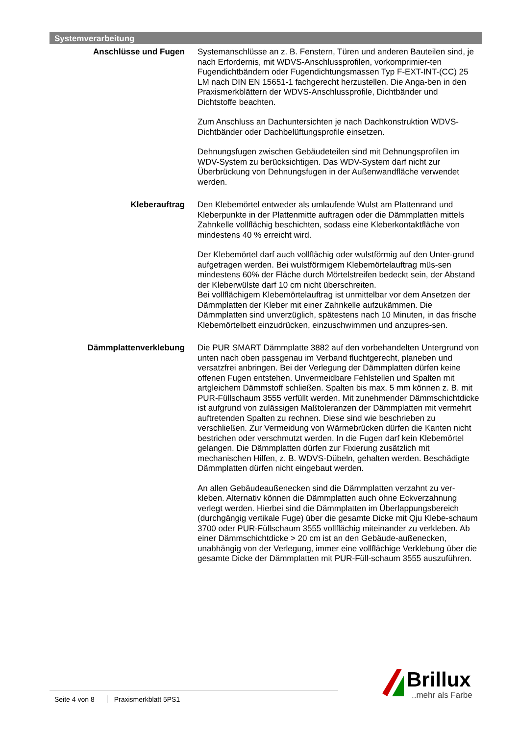Systemverarbeitung
Anschlüsse und Fugen Systemanschlüsse an z. B. Fenstern, Türen und anderen Bauteilen sind, je nach Erfordernis, mit WDVS-Anschlussprofilen, vorkomprimier-ten Fugendichtbändern oder Fugendichtungsmassen Typ F-EXT-INT-(CC) 25 LM nach DIN EN 15651-1 fachgerecht herzustellen. Die Anga-ben in den Praxismerkblättern der WDVS-Anschlussprofile, Dichtbänder und Dichtstoffe beachten.
Zum Anschluss an Dachuntersichten je nach Dachkonstruktion WDVS-Dichtbänder oder Dachbelüftungsprofile einsetzen.
Dehnungsfugen zwischen Gebäudeteilen sind mit Dehnungsprofilen im WDV-System zu berücksichtigen. Das WDV-System darf nicht zur Überbrückung von Dehnungsfugen in der Außenwandfläche verwendet werden.
Kleberauftrag Den Klebemörtel entweder als umlaufende Wulst am Plattenrand und Kleberpunkte in der Plattenmitte auftragen oder die Dämmplatten mittels Zahnkelle vollflächig beschichten, sodass eine Kleberkontaktfläche von mindestens 40 % erreicht wird.
Der Klebemörtel darf auch vollflächig oder wulstförmig auf den Unter-grund aufgetragen werden. Bei wulstförmigem Klebemörtelauftrag müs-sen mindestens 60% der Fläche durch Mörtelstreifen bedeckt sein, der Abstand der Kleberwülste darf 10 cm nicht überschreiten.
Bei vollflächigem Klebemörtelauftrag ist unmittelbar vor dem Ansetzen der Dämmplatten der Kleber mit einer Zahnkelle aufzukämmen. Die Dämmplatten sind unverzüglich, spätestens nach 10 Minuten, in das frische Klebemörtelbett einzudrücken, einzuschwimmen und anzupres-sen.
Dämmplattenverklebung Die PUR SMART Dämmplatte 3882 auf den vorbehandelten Untergrund von unten nach oben passgenau im Verband fluchtgerecht, planeben und versatzfrei anbringen. Bei der Verlegung der Dämmplatten dürfen keine offenen Fugen entstehen. Unvermeidbare Fehlstellen und Spalten mit artgleichem Dämmstoff schließen. Spalten bis max. 5 mm können z. B. mit PUR-Füllschaum 3555 verfüllt werden. Mit zunehmender Dämmschichtdicke ist aufgrund von zulässigen Maßtoleranzen der Dämmplatten mit vermehrt auftretenden Spalten zu rechnen. Diese sind wie beschrieben zu verschließen. Zur Vermeidung von Wärmebrücken dürfen die Kanten nicht bestrichen oder verschmutzt werden. In die Fugen darf kein Klebemörtel gelangen. Die Dämmplatten dürfen zur Fixierung zusätzlich mit mechanischen Hilfen, z. B. WDVS-Dübeln, gehalten werden. Beschädigte Dämmplatten dürfen nicht eingebaut werden.
An allen Gebäudeaußenecken sind die Dämmplatten verzahnt zu ver-kleben. Alternativ können die Dämmplatten auch ohne Eckverzahnung verlegt werden. Hierbei sind die Dämmplatten im Überlappungsbereich (durchgängig vertikale Fuge) über die gesamte Dicke mit Qju Klebe-schaum 3700 oder PUR-Füllschaum 3555 vollflächig miteinander zu verkleben. Ab einer Dämmschichtdicke > 20 cm ist an den Gebäude-außenecken, unabhängig von der Verlegung, immer eine vollflächige Verklebung über die gesamte Dicke der Dämmplatten mit PUR-Füll-schaum 3555 auszuführen.
Seite 4 von 8 Praxismerkblatt 5PS1
Brillux
..mehr als Farbe